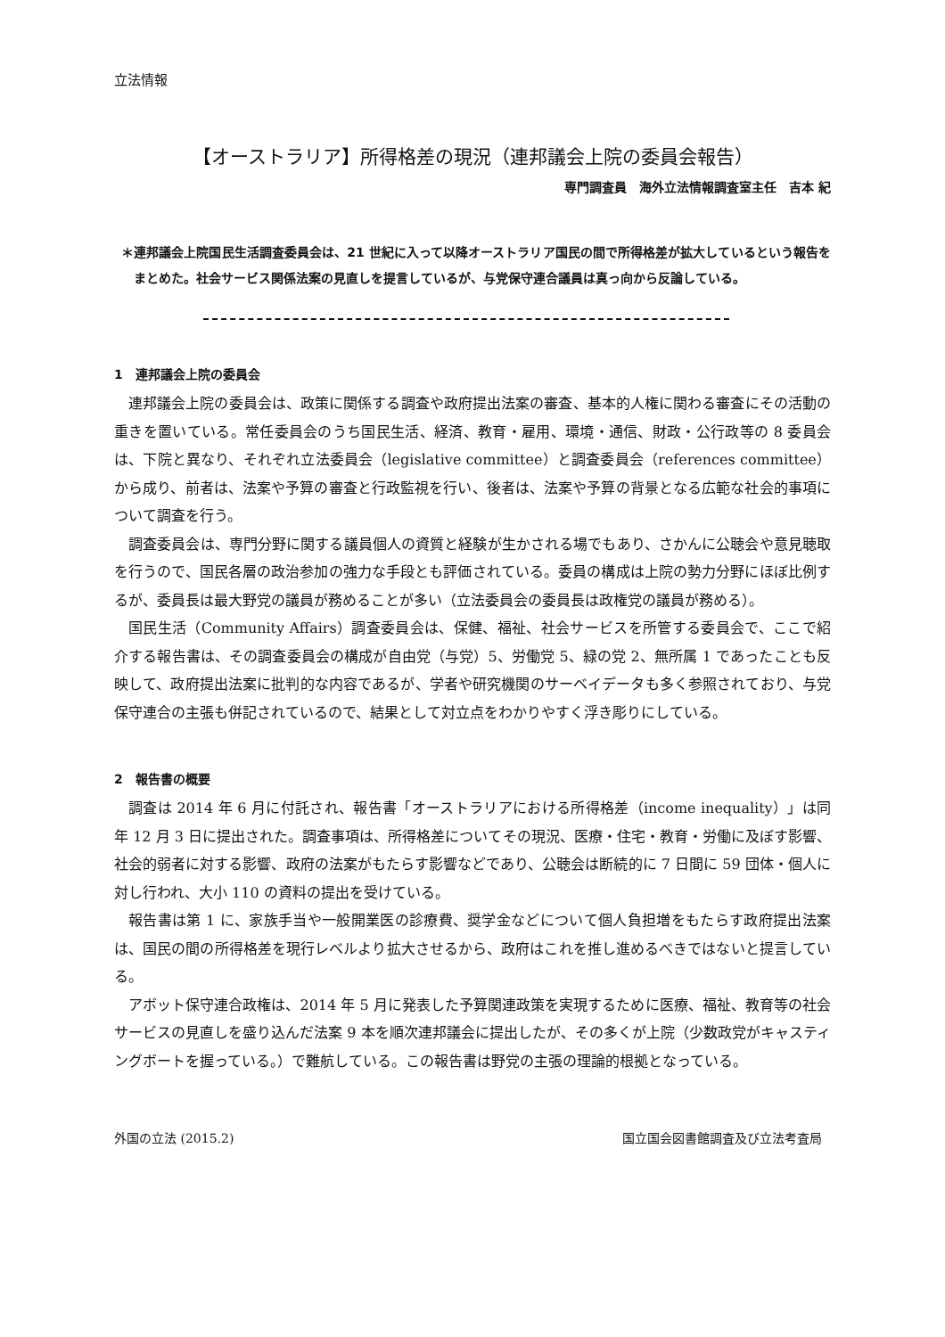立法情報
【オーストラリア】所得格差の現況（連邦議会上院の委員会報告）
専門調査員　海外立法情報調査室主任　吉本 紀
＊連邦議会上院国民生活調査委員会は、21 世紀に入って以降オーストラリア国民の間で所得格差が拡大しているという報告をまとめた。社会サービス関係法案の見直しを提言しているが、与党保守連合議員は真っ向から反論している。
1　連邦議会上院の委員会
連邦議会上院の委員会は、政策に関係する調査や政府提出法案の審査、基本的人権に関わる審査にその活動の重きを置いている。常任委員会のうち国民生活、経済、教育・雇用、環境・通信、財政・公行政等の 8 委員会は、下院と異なり、それぞれ立法委員会（legislative committee）と調査委員会（references committee）から成り、前者は、法案や予算の審査と行政監視を行い、後者は、法案や予算の背景となる広範な社会的事項について調査を行う。
調査委員会は、専門分野に関する議員個人の資質と経験が生かされる場でもあり、さかんに公聴会や意見聴取を行うので、国民各層の政治参加の強力な手段とも評価されている。委員の構成は上院の勢力分野にほぼ比例するが、委員長は最大野党の議員が務めることが多い（立法委員会の委員長は政権党の議員が務める）。
国民生活（Community Affairs）調査委員会は、保健、福祉、社会サービスを所管する委員会で、ここで紹介する報告書は、その調査委員会の構成が自由党（与党）5、労働党 5、緑の党 2、無所属 1 であったことも反映して、政府提出法案に批判的な内容であるが、学者や研究機関のサーベイデータも多く参照されており、与党保守連合の主張も併記されているので、結果として対立点をわかりやすく浮き彫りにしている。
2　報告書の概要
調査は 2014 年 6 月に付託され、報告書「オーストラリアにおける所得格差（income inequality）」は同年 12 月 3 日に提出された。調査事項は、所得格差についてその現況、医療・住宅・教育・労働に及ぼす影響、社会的弱者に対する影響、政府の法案がもたらす影響などであり、公聴会は断続的に 7 日間に 59 団体・個人に対し行われ、大小 110 の資料の提出を受けている。
報告書は第 1 に、家族手当や一般開業医の診療費、奨学金などについて個人負担増をもたらす政府提出法案は、国民の間の所得格差を現行レベルより拡大させるから、政府はこれを推し進めるべきではないと提言している。
アボット保守連合政権は、2014 年 5 月に発表した予算関連政策を実現するために医療、福祉、教育等の社会サービスの見直しを盛り込んだ法案 9 本を順次連邦議会に提出したが、その多くが上院（少数政党がキャスティングボートを握っている。）で難航している。この報告書は野党の主張の理論的根拠となっている。
外国の立法 (2015.2) 国立国会図書館調査及び立法考査局